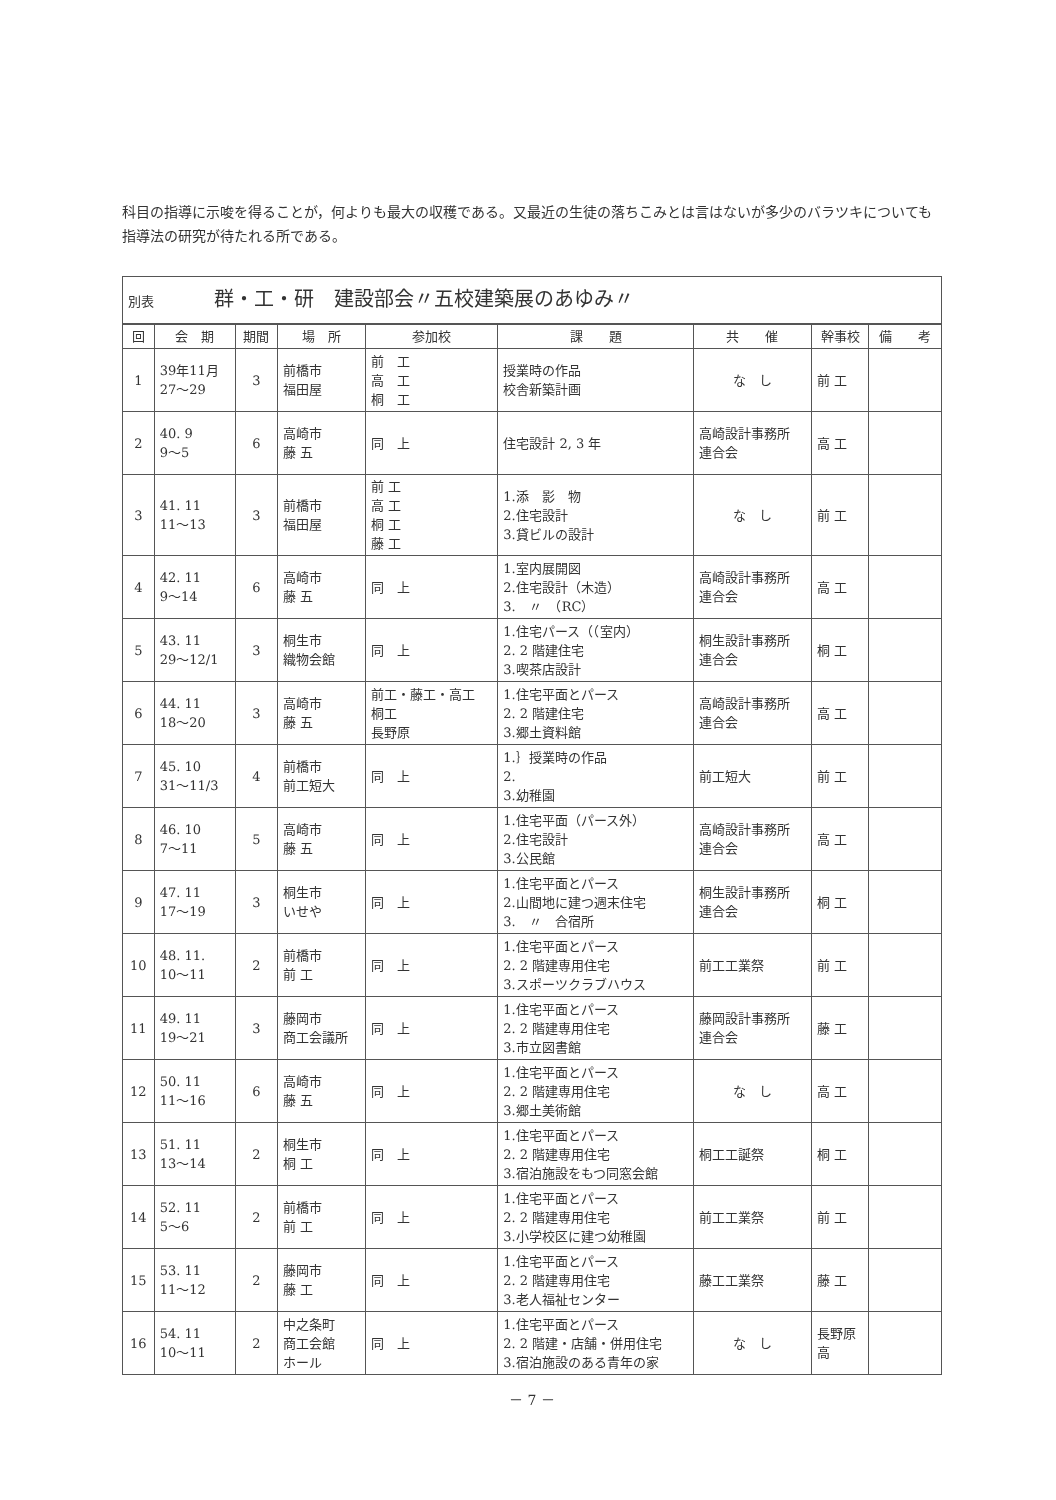科目の指導に示唆を得ることが，何よりも最大の収穫である。又最近の生徒の落ちこみとは言はないが多少のバラツキについても指導法の研究が待たれる所である。
| 別表 群・工・研 建設部会〃五校建築展のあゆみ〃 | | | | | | | | |
| 回 | 会 期 | 期間 | 場 所 | 参加校 | 課 題 | 共 催 | 幹事校 | 備 考 |
| 1 | 39年11月 27～29 | 3 | 前橋市 福田屋 | 前 工 高 工 桐 工 | 授業時の作品 校舎新築計画 | な し | 前 工 | |
| 2 | 40. 9 9～5 | 6 | 高崎市 藤 五 | 同 上 | 住宅設計 2, 3 年 | 高崎設計事務所 連合会 | 高 工 | |
| 3 | 41. 11 11～13 | 3 | 前橋市 福田屋 | 前 工 高 工 桐 工 藤 工 | 1.添 影 物 2.住宅設計 3.貸ビルの設計 | な し | 前 工 | |
| 4 | 42. 11 9～14 | 6 | 高崎市 藤 五 | 同 上 | 1.室内展開図 2.住宅設計（木造） 3. 〃 （RC） | 高崎設計事務所 連合会 | 高 工 | |
| 5 | 43. 11 29～12/1 | 3 | 桐生市 織物会館 | 同 上 | 1.住宅パース（（室内） 2. 2 階建住宅 3.喫茶店設計 | 桐生設計事務所 連合会 | 桐 工 | |
| 6 | 44. 11 18～20 | 3 | 高崎市 藤 五 | 前工・藤工・高工 桐工 長野原 | 1.住宅平面とパース 2. 2 階建住宅 3.郷土資料館 | 高崎設計事務所 連合会 | 高 工 | |
| 7 | 45. 10 31～11/3 | 4 | 前橋市 前工短大 | 同 上 | 1.｝授業時の作品 2. 3.幼稚園 | 前工短大 | 前 工 | |
| 8 | 46. 10 7～11 | 5 | 高崎市 藤 五 | 同 上 | 1.住宅平面（パース外） 2.住宅設計 3.公民館 | 高崎設計事務所 連合会 | 高 工 | |
| 9 | 47. 11 17～19 | 3 | 桐生市 いせや | 同 上 | 1.住宅平面とパース 2.山間地に建つ週末住宅 3. 〃 合宿所 | 桐生設計事務所 連合会 | 桐 工 | |
| 10 | 48. 11. 10～11 | 2 | 前橋市 前 工 | 同 上 | 1.住宅平面とパース 2. 2 階建専用住宅 3.スポーツクラブハウス | 前工工業祭 | 前 工 | |
| 11 | 49. 11 19～21 | 3 | 藤岡市 商工会議所 | 同 上 | 1.住宅平面とパース 2. 2 階建専用住宅 3.市立図書館 | 藤岡設計事務所 連合会 | 藤 工 | |
| 12 | 50. 11 11～16 | 6 | 高崎市 藤 五 | 同 上 | 1.住宅平面とパース 2. 2 階建専用住宅 3.郷土美術館 | な し | 高 工 | |
| 13 | 51. 11 13～14 | 2 | 桐生市 桐 工 | 同 上 | 1.住宅平面とパース 2. 2 階建専用住宅 3.宿泊施設をもつ同窓会館 | 桐工工誕祭 | 桐 工 | |
| 14 | 52. 11 5～6 | 2 | 前橋市 前 工 | 同 上 | 1.住宅平面とパース 2. 2 階建専用住宅 3.小学校区に建つ幼稚園 | 前工工業祭 | 前 工 | |
| 15 | 53. 11 11～12 | 2 | 藤岡市 藤 工 | 同 上 | 1.住宅平面とパース 2. 2 階建専用住宅 3.老人福祉センター | 藤工工業祭 | 藤 工 | |
| 16 | 54. 11 10～11 | 2 | 中之条町 商工会館 ホール | 同 上 | 1.住宅平面とパース 2. 2 階建・店舗・併用住宅 3.宿泊施設のある青年の家 | な し | 長野原 高 | |
－ 7 －